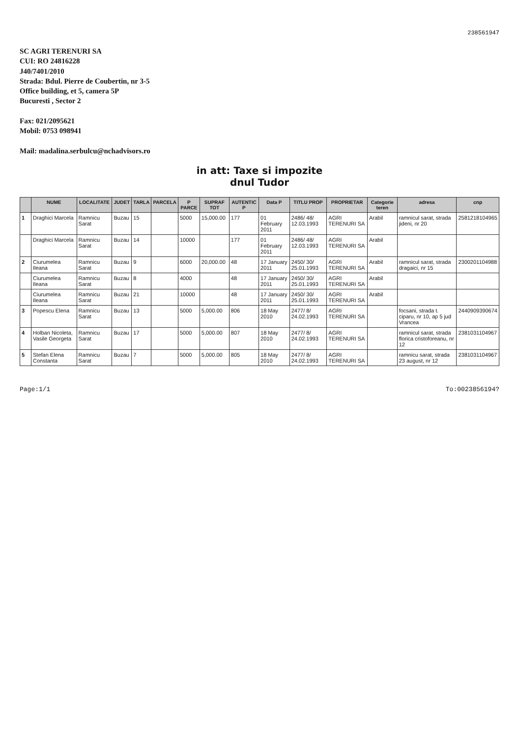238561947
SC AGRI TERENURI SA
CUI: RO 24816228
J40/7401/2010
Strada: Bdul. Pierre de Coubertin, nr 3-5
Office building, et 5, camera 5P
Bucuresti , Sector 2
Fax: 021/2095621
Mobil: 0753 098941
Mail: madalina.serbulcu@nchadvisors.ro
in att: Taxe si impozite
dnul Tudor
| | NUME | LOCALITATE | JUDET | TARLA | PARCELA | P PARCE | SUPRAF TOT | AUTENTIC P | Data P | TITLU PROP | PROPRIETAR | Categorie teren | adresa | cnp |
| --- | --- | --- | --- | --- | --- | --- | --- | --- | --- | --- | --- | --- | --- | --- |
| 1 | Draghici Marcela | Ramnicu Sarat | Buzau | 15 | | 5000 | 15,000.00 | 177 | 01 February 2011 | 2486/ 48/ 12.03.1993 | AGRI TERENURI SA | Arabil | ramnicul sarat, strada jideni, nr 20 | 2581218104965 |
| | Draghici Marcela | Ramnicu Sarat | Buzau | 14 | | 10000 | | 177 | 01 February 2011 | 2486/ 48/ 12.03.1993 | AGRI TERENURI SA | Arabil | | |
| 2 | Ciurumelea Ileana | Ramnicu Sarat | Buzau | 9 | | 6000 | 20,000.00 | 48 | 17 January 2011 | 2450/ 30/ 25.01.1993 | AGRI TERENURI SA | Arabil | ramnicul sarat, strada dragaici, nr 15 | 2300201104988 |
| | Ciurumelea Ileana | Ramnicu Sarat | Buzau | 8 | | 4000 | | 48 | 17 January 2011 | 2450/ 30/ 25.01.1993 | AGRI TERENURI SA | Arabil | | |
| | Ciurumelea Ileana | Ramnicu Sarat | Buzau | 21 | | 10000 | | 48 | 17 January 2011 | 2450/ 30/ 25.01.1993 | AGRI TERENURI SA | Arabil | | |
| 3 | Popescu Elena | Ramnicu Sarat | Buzau | 13 | | 5000 | 5,000.00 | 806 | 18 May 2010 | 2477/ 8/ 24.02.1993 | AGRI TERENURI SA | | focsani, strada t. ciparu, nr 10, ap 5 jud Vrancea | 2440909390674 |
| 4 | Holban Nicoleta, Vasile Georgeta | Ramnicu Sarat | Buzau | 17 | | 5000 | 5,000.00 | 807 | 18 May 2010 | 2477/ 8/ 24.02.1993 | AGRI TERENURI SA | | ramnicul sarat, strada florica cristoforeanu, nr 12 | 2381031104967 |
| 5 | Stefan Elena Constanta | Ramnicu Sarat | Buzau | 7 | | 5000 | 5,000.00 | 805 | 18 May 2010 | 2477/ 8/ 24.02.1993 | AGRI TERENURI SA | | ramnicu sarat, strada 23 august, nr 12 | 2381031104967 |
Page:1/1 To:0023856194?